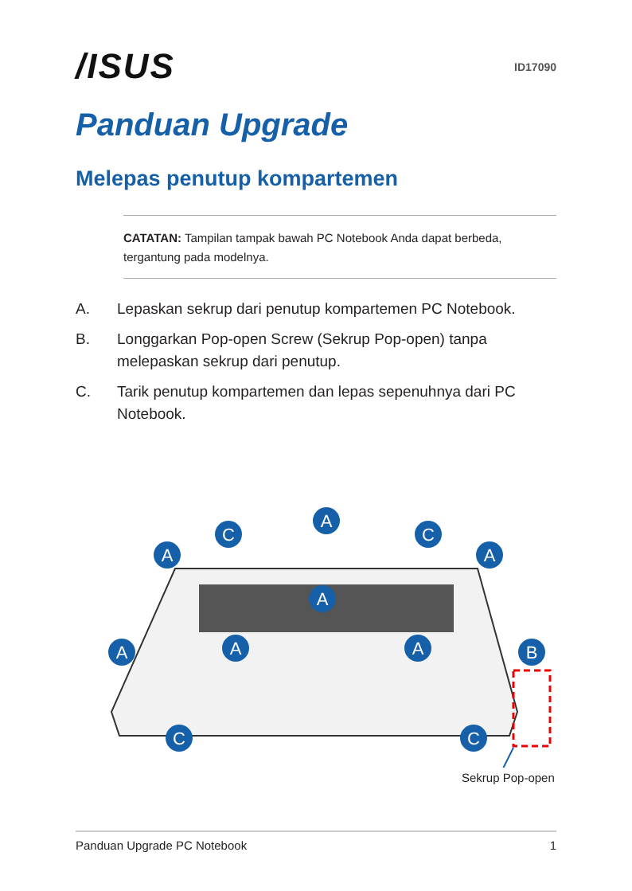/ISUS
ID17090
Panduan Upgrade
Melepas penutup kompartemen
CATATAN: Tampilan tampak bawah PC Notebook Anda dapat berbeda, tergantung pada modelnya.
A. Lepaskan sekrup dari penutup kompartemen PC Notebook.
B. Longgarkan Pop-open Screw (Sekrup Pop-open) tanpa melepaskan sekrup dari penutup.
C. Tarik penutup kompartemen dan lepas sepenuhnya dari PC Notebook.
A
C
C
A
A
A
A
A
A
B
C
C
Sekrup Pop-open
Panduan Upgrade PC Notebook 1